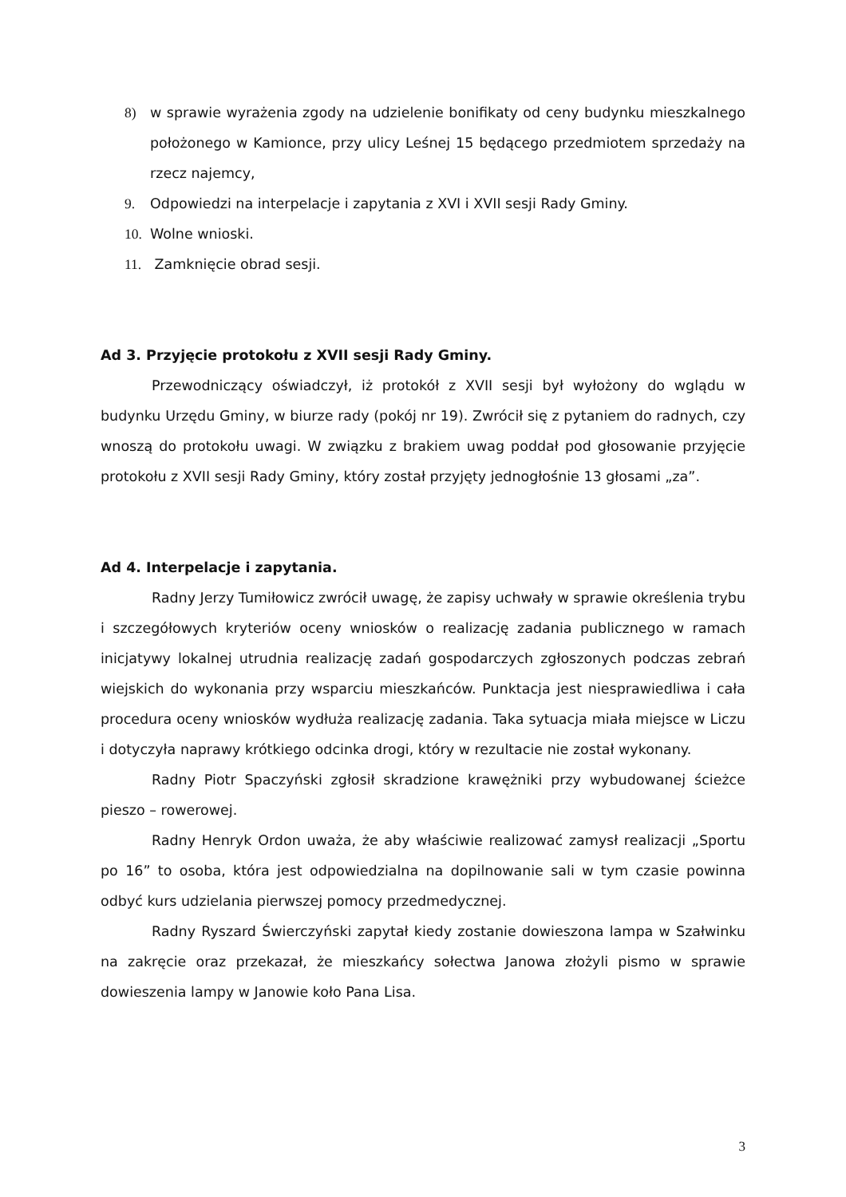8) w sprawie wyrażenia zgody na udzielenie bonifikaty od ceny budynku mieszkalnego położonego w Kamionce, przy ulicy Leśnej 15 będącego przedmiotem sprzedaży na rzecz najemcy,
9. Odpowiedzi na interpelacje i zapytania z XVI i XVII sesji Rady Gminy.
10. Wolne wnioski.
11. Zamknięcie obrad sesji.
Ad 3. Przyjęcie protokołu z XVII sesji Rady Gminy.
Przewodniczący oświadczył, iż protokół z XVII sesji był wyłożony do wglądu w budynku Urzędu Gminy, w biurze rady (pokój nr 19). Zwrócił się z pytaniem do radnych, czy wnoszą do protokołu uwagi. W związku z brakiem uwag poddał pod głosowanie przyjęcie protokołu z XVII sesji Rady Gminy, który został przyjęty jednogłośnie 13 głosami „za”.
Ad 4. Interpelacje i zapytania.
Radny Jerzy Tumiłowicz zwrócił uwagę, że zapisy uchwały w sprawie określenia trybu i szczegółowych kryteriów oceny wniosków o realizację zadania publicznego w ramach inicjatywy lokalnej utrudnia realizację zadań gospodarczych zgłoszonych podczas zebrań wiejskich do wykonania przy wsparciu mieszkańców. Punktacja jest niesprawiedliwa i cała procedura oceny wniosków wydłuża realizację zadania. Taka sytuacja miała miejsce w Liczu i dotyczyła naprawy krótkiego odcinka drogi, który w rezultacie nie został wykonany.
Radny Piotr Spaczyński zgłosił skradzione krawężniki przy wybudowanej ścieżce pieszo – rowerowej.
Radny Henryk Ordon uważa, że aby właściwie realizować zamysł realizacji „Sportu po 16” to osoba, która jest odpowiedzialna na dopilnowanie sali w tym czasie powinna odbyć kurs udzielania pierwszej pomocy przedmedycznej.
Radny Ryszard Świerczyński zapytał kiedy zostanie dowieszona lampa w Szałwinku na zakręcie oraz przekazał, że mieszkańcy sołectwa Janowa złożyli pismo w sprawie dowieszenia lampy w Janowie koło Pana Lisa.
3